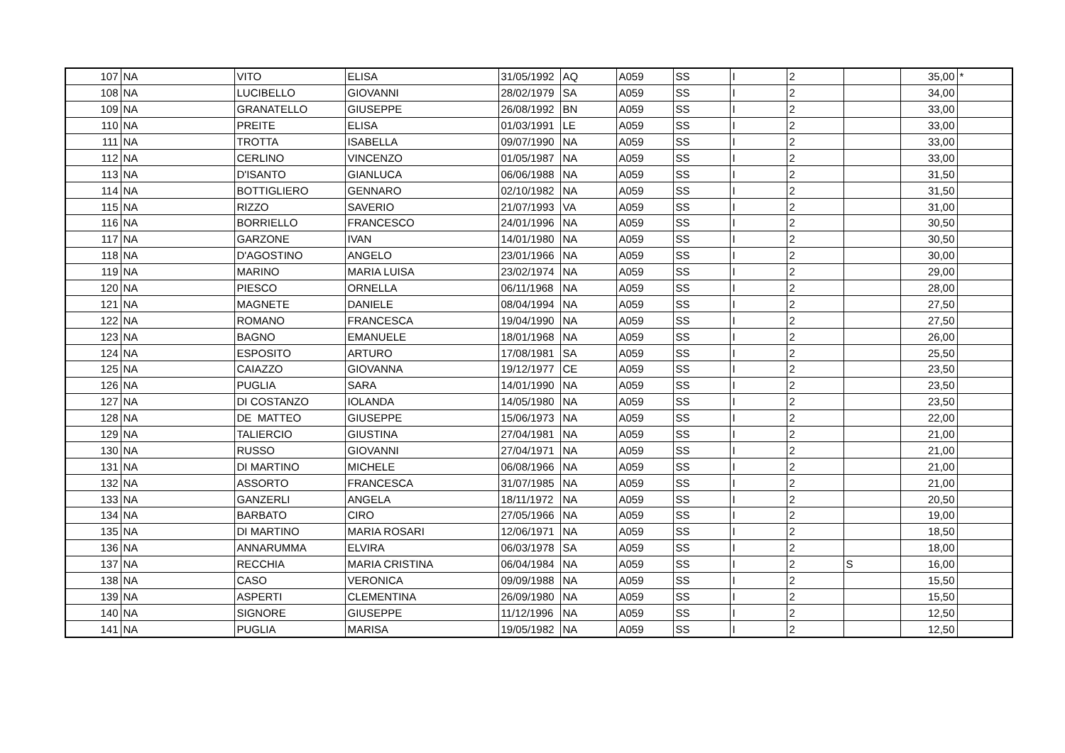| 107 | NA | VITO | ELISA | 31/05/1992 | AQ | A059 | SS | I | 2 | | 35,00 | * |
| 108 | NA | LUCIBELLO | GIOVANNI | 28/02/1979 | SA | A059 | SS | I | 2 | | 34,00 | |
| 109 | NA | GRANATELLO | GIUSEPPE | 26/08/1992 | BN | A059 | SS | I | 2 | | 33,00 | |
| 110 | NA | PREITE | ELISA | 01/03/1991 | LE | A059 | SS | I | 2 | | 33,00 | |
| 111 | NA | TROTTA | ISABELLA | 09/07/1990 | NA | A059 | SS | I | 2 | | 33,00 | |
| 112 | NA | CERLINO | VINCENZO | 01/05/1987 | NA | A059 | SS | I | 2 | | 33,00 | |
| 113 | NA | D'ISANTO | GIANLUCA | 06/06/1988 | NA | A059 | SS | I | 2 | | 31,50 | |
| 114 | NA | BOTTIGLIERO | GENNARO | 02/10/1982 | NA | A059 | SS | I | 2 | | 31,50 | |
| 115 | NA | RIZZO | SAVERIO | 21/07/1993 | VA | A059 | SS | I | 2 | | 31,00 | |
| 116 | NA | BORRIELLO | FRANCESCO | 24/01/1996 | NA | A059 | SS | I | 2 | | 30,50 | |
| 117 | NA | GARZONE | IVAN | 14/01/1980 | NA | A059 | SS | I | 2 | | 30,50 | |
| 118 | NA | D'AGOSTINO | ANGELO | 23/01/1966 | NA | A059 | SS | I | 2 | | 30,00 | |
| 119 | NA | MARINO | MARIA LUISA | 23/02/1974 | NA | A059 | SS | I | 2 | | 29,00 | |
| 120 | NA | PIESCO | ORNELLA | 06/11/1968 | NA | A059 | SS | I | 2 | | 28,00 | |
| 121 | NA | MAGNETE | DANIELE | 08/04/1994 | NA | A059 | SS | I | 2 | | 27,50 | |
| 122 | NA | ROMANO | FRANCESCA | 19/04/1990 | NA | A059 | SS | I | 2 | | 27,50 | |
| 123 | NA | BAGNO | EMANUELE | 18/01/1968 | NA | A059 | SS | I | 2 | | 26,00 | |
| 124 | NA | ESPOSITO | ARTURO | 17/08/1981 | SA | A059 | SS | I | 2 | | 25,50 | |
| 125 | NA | CAIAZZO | GIOVANNA | 19/12/1977 | CE | A059 | SS | I | 2 | | 23,50 | |
| 126 | NA | PUGLIA | SARA | 14/01/1990 | NA | A059 | SS | I | 2 | | 23,50 | |
| 127 | NA | DI COSTANZO | IOLANDA | 14/05/1980 | NA | A059 | SS | I | 2 | | 23,50 | |
| 128 | NA | DE MATTEO | GIUSEPPE | 15/06/1973 | NA | A059 | SS | I | 2 | | 22,00 | |
| 129 | NA | TALIERCIO | GIUSTINA | 27/04/1981 | NA | A059 | SS | I | 2 | | 21,00 | |
| 130 | NA | RUSSO | GIOVANNI | 27/04/1971 | NA | A059 | SS | I | 2 | | 21,00 | |
| 131 | NA | DI MARTINO | MICHELE | 06/08/1966 | NA | A059 | SS | I | 2 | | 21,00 | |
| 132 | NA | ASSORTO | FRANCESCA | 31/07/1985 | NA | A059 | SS | I | 2 | | 21,00 | |
| 133 | NA | GANZERLI | ANGELA | 18/11/1972 | NA | A059 | SS | I | 2 | | 20,50 | |
| 134 | NA | BARBATO | CIRO | 27/05/1966 | NA | A059 | SS | I | 2 | | 19,00 | |
| 135 | NA | DI MARTINO | MARIA ROSARI | 12/06/1971 | NA | A059 | SS | I | 2 | | 18,50 | |
| 136 | NA | ANNARUMMA | ELVIRA | 06/03/1978 | SA | A059 | SS | I | 2 | | 18,00 | |
| 137 | NA | RECCHIA | MARIA CRISTINA | 06/04/1984 | NA | A059 | SS | I | 2 | S | 16,00 | |
| 138 | NA | CASO | VERONICA | 09/09/1988 | NA | A059 | SS | I | 2 | | 15,50 | |
| 139 | NA | ASPERTI | CLEMENTINA | 26/09/1980 | NA | A059 | SS | I | 2 | | 15,50 | |
| 140 | NA | SIGNORE | GIUSEPPE | 11/12/1996 | NA | A059 | SS | I | 2 | | 12,50 | |
| 141 | NA | PUGLIA | MARISA | 19/05/1982 | NA | A059 | SS | I | 2 | | 12,50 | |